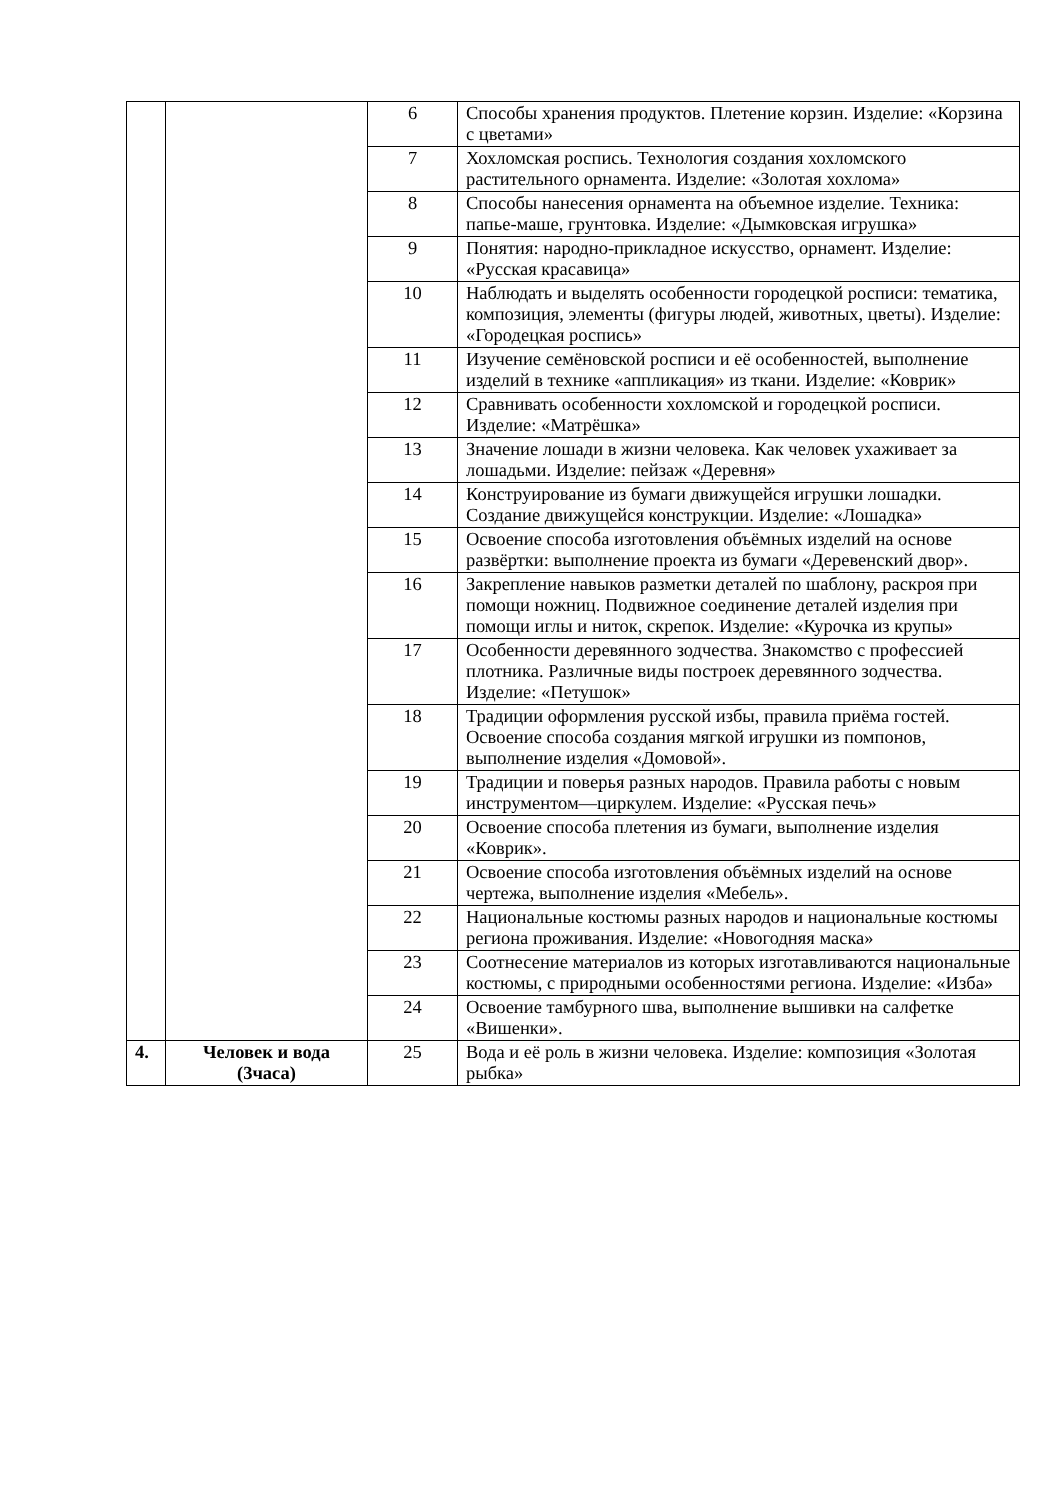| | | 6 | Способы хранения продуктов. Плетение корзин. Изделие: «Корзина с цветами» |
| | | 7 | Хохломская роспись. Технология создания хохломского растительного орнамента. Изделие: «Золотая хохлома» |
| | | 8 | Способы нанесения орнамента на объемное изделие. Техника: папье-маше, грунтовка. Изделие: «Дымковская игрушка» |
| | | 9 | Понятия: народно-прикладное искусство, орнамент. Изделие: «Русская красавица» |
| | | 10 | Наблюдать и выделять особенности городецкой росписи: тематика, композиция, элементы (фигуры людей, животных, цветы). Изделие: «Городецкая роспись» |
| | | 11 | Изучение семёновской росписи и её особенностей, выполнение изделий в технике «аппликация» из ткани. Изделие: «Коврик» |
| | | 12 | Сравнивать особенности хохломской и городецкой росписи. Изделие: «Матрёшка» |
| | | 13 | Значение лошади в жизни человека. Как человек ухаживает за лошадьми. Изделие: пейзаж «Деревня» |
| | | 14 | Конструирование из бумаги движущейся игрушки лошадки. Создание движущейся конструкции. Изделие: «Лошадка» |
| | | 15 | Освоение способа изготовления объёмных изделий на основе развёртки: выполнение проекта из бумаги «Деревенский двор». |
| | | 16 | Закрепление навыков разметки деталей по шаблону, раскроя при помощи ножниц. Подвижное соединение деталей изделия при помощи иглы и ниток, скрепок. Изделие: «Курочка из крупы» |
| | | 17 | Особенности деревянного зодчества. Знакомство с профессией плотника. Различные виды построек деревянного зодчества. Изделие: «Петушок» |
| | | 18 | Традиции оформления русской избы, правила приёма гостей. Освоение способа создания мягкой игрушки из помпонов, выполнение изделия «Домовой». |
| | | 19 | Традиции и поверья разных народов. Правила работы с новым инструментом—циркулем. Изделие: «Русская печь» |
| | | 20 | Освоение способа плетения из бумаги, выполнение изделия «Коврик». |
| | | 21 | Освоение способа изготовления объёмных изделий на основе чертежа, выполнение изделия «Мебель». |
| | | 22 | Национальные костюмы разных народов и национальные костюмы региона проживания. Изделие: «Новогодняя маска» |
| | | 23 | Соотнесение материалов из которых изготавливаются национальные костюмы, с природными особенностями региона. Изделие: «Изба» |
| | | 24 | Освоение тамбурного шва, выполнение вышивки на салфетке «Вишенки». |
| 4. | Человек и вода (3часа) | 25 | Вода и её роль в жизни человека. Изделие: композиция «Золотая рыбка» |